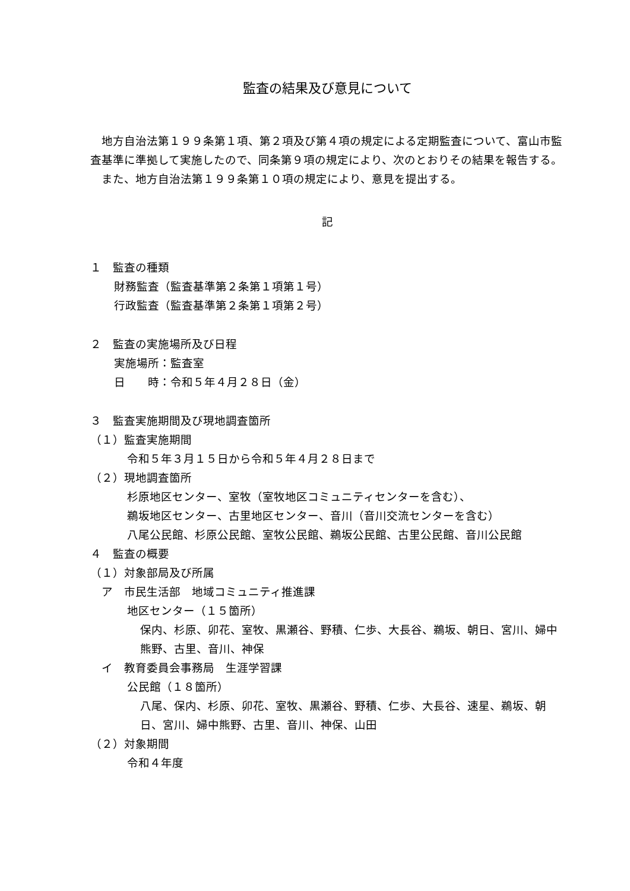監査の結果及び意見について
　地方自治法第１９９条第１項、第２項及び第４項の規定による定期監査について、富山市監査基準に準拠して実施したので、同条第９項の規定により、次のとおりその結果を報告する。
　また、地方自治法第１９９条第１０項の規定により、意見を提出する。
記
１　監査の種類
財務監査（監査基準第２条第１項第１号）
行政監査（監査基準第２条第１項第２号）
２　監査の実施場所及び日程
実施場所：監査室
日　　時：令和５年４月２８日（金）
３　監査実施期間及び現地調査箇所
（１）監査実施期間
令和５年３月１５日から令和５年４月２８日まで
（２）現地調査箇所
杉原地区センター、室牧（室牧地区コミュニティセンターを含む）、
鵜坂地区センター、古里地区センター、音川（音川交流センターを含む）
八尾公民館、杉原公民館、室牧公民館、鵜坂公民館、古里公民館、音川公民館
４　監査の概要
（１）対象部局及び所属
　ア　市民生活部　地域コミュニティ推進課
地区センター（１５箇所）
保内、杉原、卯花、室牧、黒瀬谷、野積、仁歩、大長谷、鵜坂、朝日、宮川、婦中熊野、古里、音川、神保
　イ　教育委員会事務局　生涯学習課
公民館（１８箇所）
八尾、保内、杉原、卯花、室牧、黒瀬谷、野積、仁歩、大長谷、速星、鵜坂、朝日、宮川、婦中熊野、古里、音川、神保、山田
（２）対象期間
令和４年度